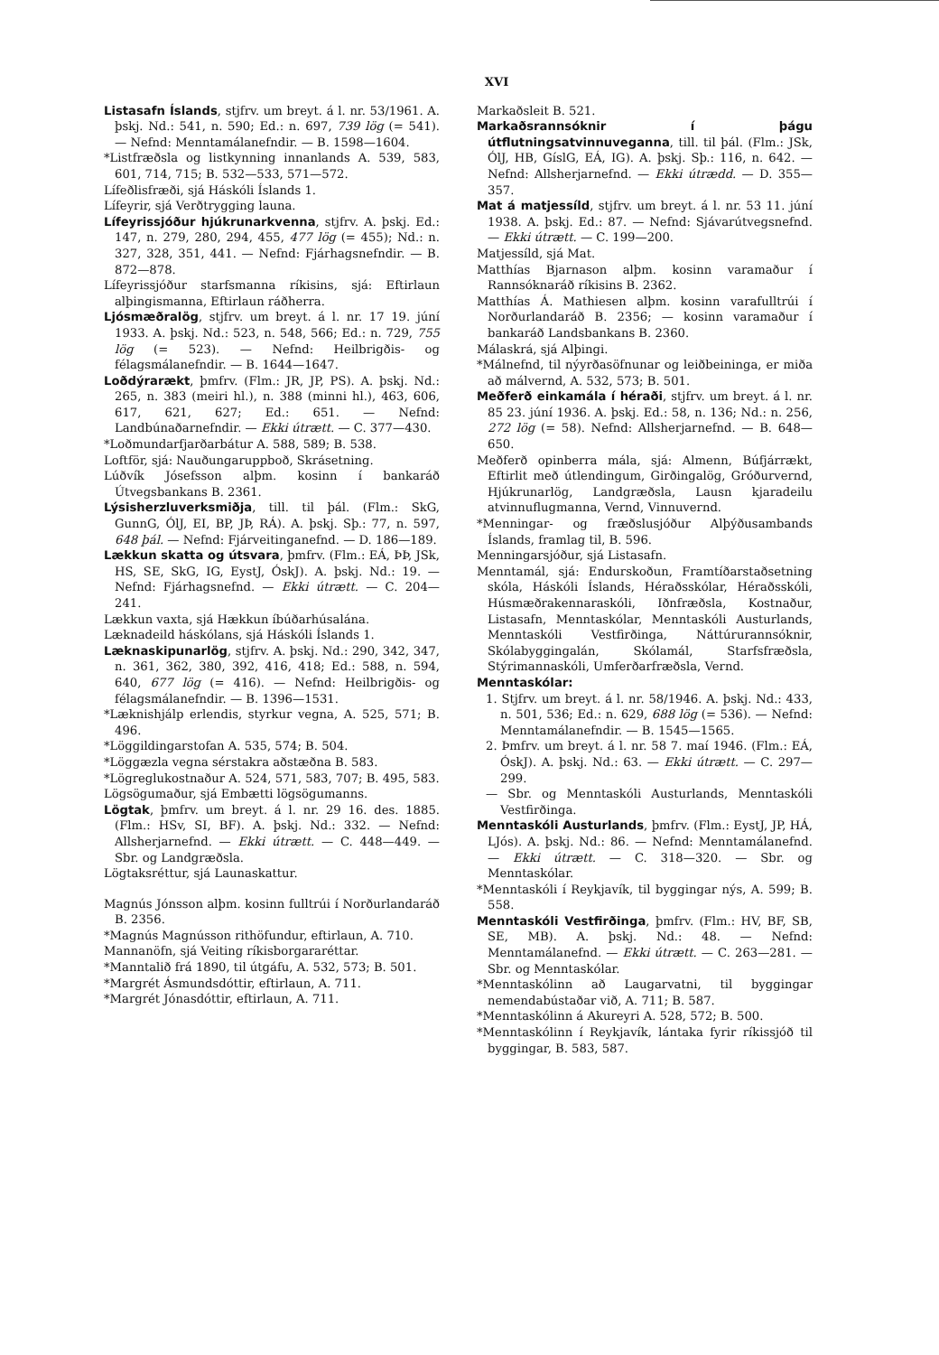XVI
Listasafn Íslands, stjfrv. um breyt. á l. nr. 53/1961. A. þskj. Nd.: 541, n. 590; Ed.: n. 697, 739 lög (= 541). — Nefnd: Menntamálanefndir. — B. 1598—1604.
*Listfræðsla og listkynning innanlands A. 539, 583, 601, 714, 715; B. 532—533, 571—572.
Lífeðlisfræði, sjá Háskóli Íslands 1.
Lífeyrir, sjá Verðtrygging launa.
Lífeyrissjóður hjúkrunarkvenna, stjfrv. A. þskj. Ed.: 147, n. 279, 280, 294, 455, 477 lög (= 455); Nd.: n. 327, 328, 351, 441. — Nefnd: Fjárhagsnefndir. — B. 872—878.
Lífeyrissjóður starfsmanna ríkisins, sjá: Eftirlaun alþingismanna, Eftirlaun ráðherra.
Ljósmæðralög, stjfrv. um breyt. á l. nr. 17 19. júní 1933. A. þskj. Nd.: 523, n. 548, 566; Ed.: n. 729, 755 lög (= 523). — Nefnd: Heilbrigðis- og félagsmálanefndir. — B. 1644—1647.
Loðdýrarækt, þmfrv. (Flm.: JR, JP, PS). A. þskj. Nd.: 265, n. 383 (meiri hl.), n. 388 (minni hl.), 463, 606, 617, 621, 627; Ed.: 651. — Nefnd: Landbúnaðarnefndir. — Ekki útrætt. — C. 377—430.
*Loðmundarfjarðarbátur A. 588, 589; B. 538.
Loftför, sjá: Nauðungaruppboð, Skrásetning.
Lúðvík Jósefsson alþm. kosinn í bankaráð Útvegsbankans B. 2361.
Lýsisherzluverksmiðja, till. til þál. (Flm.: SkG, GunnG, ÓlJ, EI, BP, JÞ, RÁ). A. þskj. Sþ.: 77, n. 597, 648 þál. — Nefnd: Fjárveitinganefnd. — D. 186—189.
Lækkun skatta og útsvara, þmfrv. (Flm.: EÁ, ÞÞ, JSk, HS, SE, SkG, IG, EystJ, ÓskJ). A. þskj. Nd.: 19. — Nefnd: Fjárhagsnefnd. — Ekki útrætt. — C. 204—241.
Lækkun vaxta, sjá Hækkun íbúðarhúsalána.
Læknadeild háskólans, sjá Háskóli Íslands 1.
Læknaskipunarlög, stjfrv. A. þskj. Nd.: 290, 342, 347, n. 361, 362, 380, 392, 416, 418; Ed.: 588, n. 594, 640, 677 lög (= 416). — Nefnd: Heilbrigðis- og félagsmálanefndir. — B. 1396—1531.
*Læknishjálp erlendis, styrkur vegna, A. 525, 571; B. 496.
*Löggildingarstofan A. 535, 574; B. 504.
*Löggæzla vegna sérstakra aðstæðna B. 583.
*Lögreglukostnaður A. 524, 571, 583, 707; B. 495, 583.
Lögsögumaður, sjá Embætti lögsögumanns.
Lögtak, þmfrv. um breyt. á l. nr. 29 16. des. 1885. (Flm.: HSv, SI, BF). A. þskj. Nd.: 332. — Nefnd: Allsherjarnefnd. — Ekki útrætt. — C. 448—449. — Sbr. og Landgræðsla.
Lögtaksréttur, sjá Launaskattur.
Magnús Jónsson alþm. kosinn fulltrúi í Norðurlandaráð B. 2356.
*Magnús Magnússon rithöfundur, eftirlaun, A. 710.
Mannanöfn, sjá Veiting ríkisborgararéttar.
*Manntalið frá 1890, til útgáfu, A. 532, 573; B. 501.
*Margrét Ásmundsdóttir, eftirlaun, A. 711.
*Margrét Jónasdóttir, eftirlaun, A. 711.
Markaðsleit B. 521.
Markaðsrannsóknir í þágu útflutningsatvinnuveganna, till. til þál. (Flm.: JSk, ÓlJ, HB, GíslG, EÁ, IG). A. þskj. Sþ.: 116, n. 642. — Nefnd: Allsherjarnefnd. — Ekki útrædd. — D. 355—357.
Mat á matjessíld, stjfrv. um breyt. á l. nr. 53 11. júní 1938. A. þskj. Ed.: 87. — Nefnd: Sjávarútvegsnefnd. — Ekki útrætt. — C. 199—200.
Matjessíld, sjá Mat.
Matthías Bjarnason alþm. kosinn varamaður í Rannsóknaráð ríkisins B. 2362.
Matthías Á. Mathiesen alþm. kosinn varafulltrúi í Norðurlandaráð B. 2356; — kosinn varamaður í bankaráð Landsbankans B. 2360.
Málaskrá, sjá Alþingi.
*Málnefnd, til nýyrðasöfnunar og leiðbeininga, er miða að málvernd, A. 532, 573; B. 501.
Meðferð einkamála í héraði, stjfrv. um breyt. á l. nr. 85 23. júní 1936. A. þskj. Ed.: 58, n. 136; Nd.: n. 256, 272 lög (= 58). Nefnd: Allsherjarnefnd. — B. 648—650.
Meðferð opinberra mála, sjá: Almenn, Búfjárrækt, Eftirlit með útlendingum, Girðingalög, Gróðurvernd, Hjúkrunarlög, Landgræðsla, Lausn kjaradeilu atvinnuflugmanna, Vernd, Vinnuvernd.
*Menningar- og fræðslusjóður Alþýðusambands Íslands, framlag til, B. 596.
Menningarsjóður, sjá Listasafn.
Menntamál, sjá: Endurskoðun, Framtíðarstaðsetning skóla, Háskóli Íslands, Héraðsskólar, Héraðsskóli, Húsmæðrakennaraskóli, Iðnfræðsla, Kostnaður, Listasafn, Menntaskólar, Menntaskóli Austurlands, Menntaskóli Vestfirðinga, Náttúrurannsóknir, Skólabyggingalán, Skólamál, Starfsfræðsla, Stýrimannaskóli, Umferðarfræðsla, Vernd.
Menntaskólar:
1. Stjfrv. um breyt. á l. nr. 58/1946. A. þskj. Nd.: 433, n. 501, 536; Ed.: n. 629, 688 lög (= 536). — Nefnd: Menntamálanefndir. — B. 1545—1565.
2. Þmfrv. um breyt. á l. nr. 58 7. maí 1946. (Flm.: EÁ, ÓskJ). A. þskj. Nd.: 63. — Ekki útrætt. — C. 297—299.
— Sbr. og Menntaskóli Austurlands, Menntaskóli Vestfirðinga.
Menntaskóli Austurlands, þmfrv. (Flm.: EystJ, JP, HÁ, LJós). A. þskj. Nd.: 86. — Nefnd: Menntamálanefnd. — Ekki útrætt. — C. 318—320. — Sbr. og Menntaskólar.
*Menntaskóli í Reykjavík, til byggingar nýs, A. 599; B. 558.
Menntaskóli Vestfirðinga, þmfrv. (Flm.: HV, BF, SB, SE, MB). A. þskj. Nd.: 48. — Nefnd: Menntamálanefnd. — Ekki útrætt. — C. 263—281. — Sbr. og Menntaskólar.
*Menntaskólinn að Laugarvatni, til byggingar nemendabústaðar við, A. 711; B. 587.
*Menntaskólinn á Akureyri A. 528, 572; B. 500.
*Menntaskólinn í Reykjavík, lántaka fyrir ríkissjóð til byggingar, B. 583, 587.